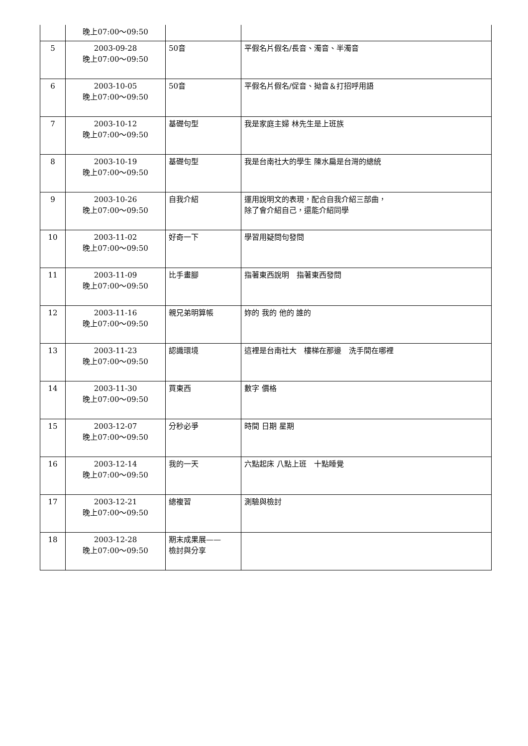| | 晚上07:00～09:50 | | |
| 5 | 2003-09-28 晚上07:00～09:50 | 50音 | 平假名片假名/長音、濁音、半濁音 |
| 6 | 2003-10-05 晚上07:00～09:50 | 50音 | 平假名片假名/促音、拗音＆打招呼用語 |
| 7 | 2003-10-12 晚上07:00～09:50 | 基礎句型 | 我是家庭主婦 林先生是上班族 |
| 8 | 2003-10-19 晚上07:00～09:50 | 基礎句型 | 我是台南社大的學生 陳水扁是台灣的總統 |
| 9 | 2003-10-26 晚上07:00～09:50 | 自我介紹 | 運用說明文的表現，配合自我介紹三部曲， 除了會介紹自己，還能介紹同學 |
| 10 | 2003-11-02 晚上07:00～09:50 | 好奇一下 | 學習用疑問句發問 |
| 11 | 2003-11-09 晚上07:00～09:50 | 比手畫腳 | 指著東西說明 指著東西發問 |
| 12 | 2003-11-16 晚上07:00～09:50 | 親兄弟明算帳 | 妳的 我的 他的 誰的 |
| 13 | 2003-11-23 晚上07:00～09:50 | 認識環境 | 這裡是台南社大 樓梯在那邊 洗手間在哪裡 |
| 14 | 2003-11-30 晚上07:00～09:50 | 買東西 | 數字 價格 |
| 15 | 2003-12-07 晚上07:00～09:50 | 分秒必爭 | 時間 日期 星期 |
| 16 | 2003-12-14 晚上07:00～09:50 | 我的一天 | 六點起床 八點上班 十點睡覺 |
| 17 | 2003-12-21 晚上07:00～09:50 | 總複習 | 測驗與檢討 |
| 18 | 2003-12-28 晚上07:00～09:50 | 期末成果展—— 檢討與分享 | |